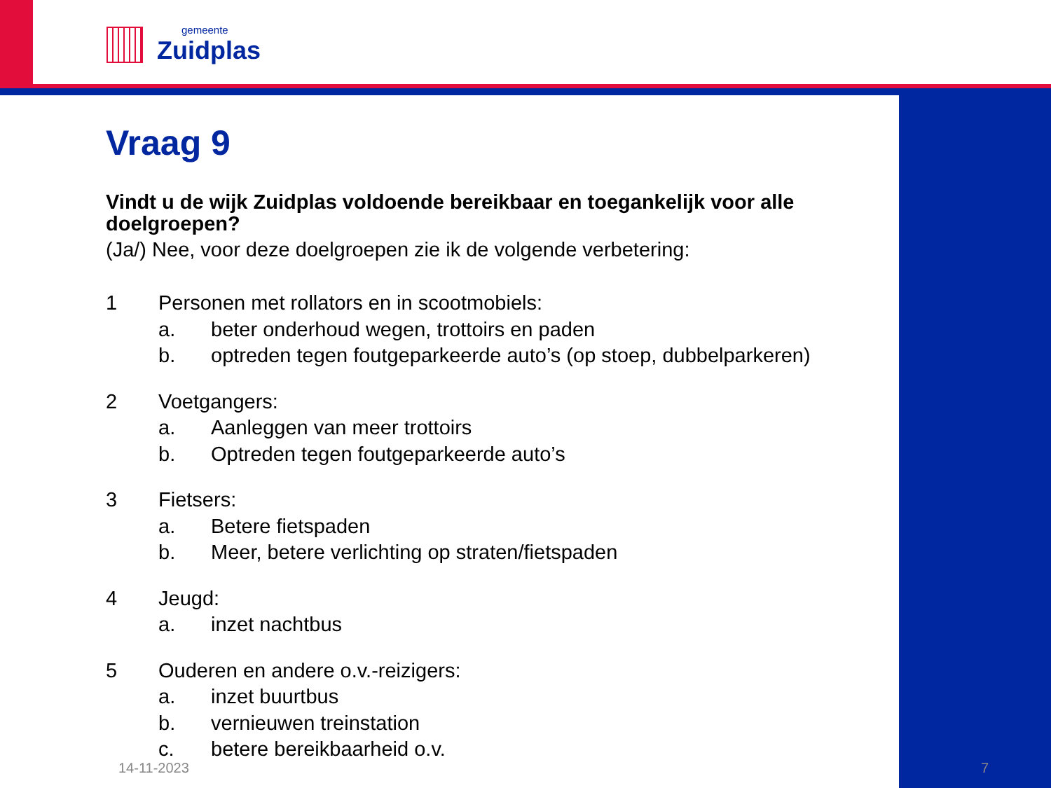gemeente
Zuidplas
Vraag 9
Vindt u de wijk Zuidplas voldoende bereikbaar en toegankelijk voor alle doelgroepen?
(Ja/) Nee, voor deze doelgroepen zie ik de volgende verbetering:
1 Personen met rollators en in scootmobiels:
a. beter onderhoud wegen, trottoirs en paden
b. optreden tegen foutgeparkeerde auto’s (op stoep, dubbelparkeren)
2 Voetgangers:
a. Aanleggen van meer trottoirs
b. Optreden tegen foutgeparkeerde auto’s
3 Fietsers:
a. Betere fietspaden
b. Meer, betere verlichting op straten/fietspaden
4 Jeugd:
a. inzet nachtbus
5 Ouderen en andere o.v.-reizigers:
a. inzet buurtbus
b. vernieuwen treinstation
c. betere bereikbaarheid o.v.
14-11-2023 7